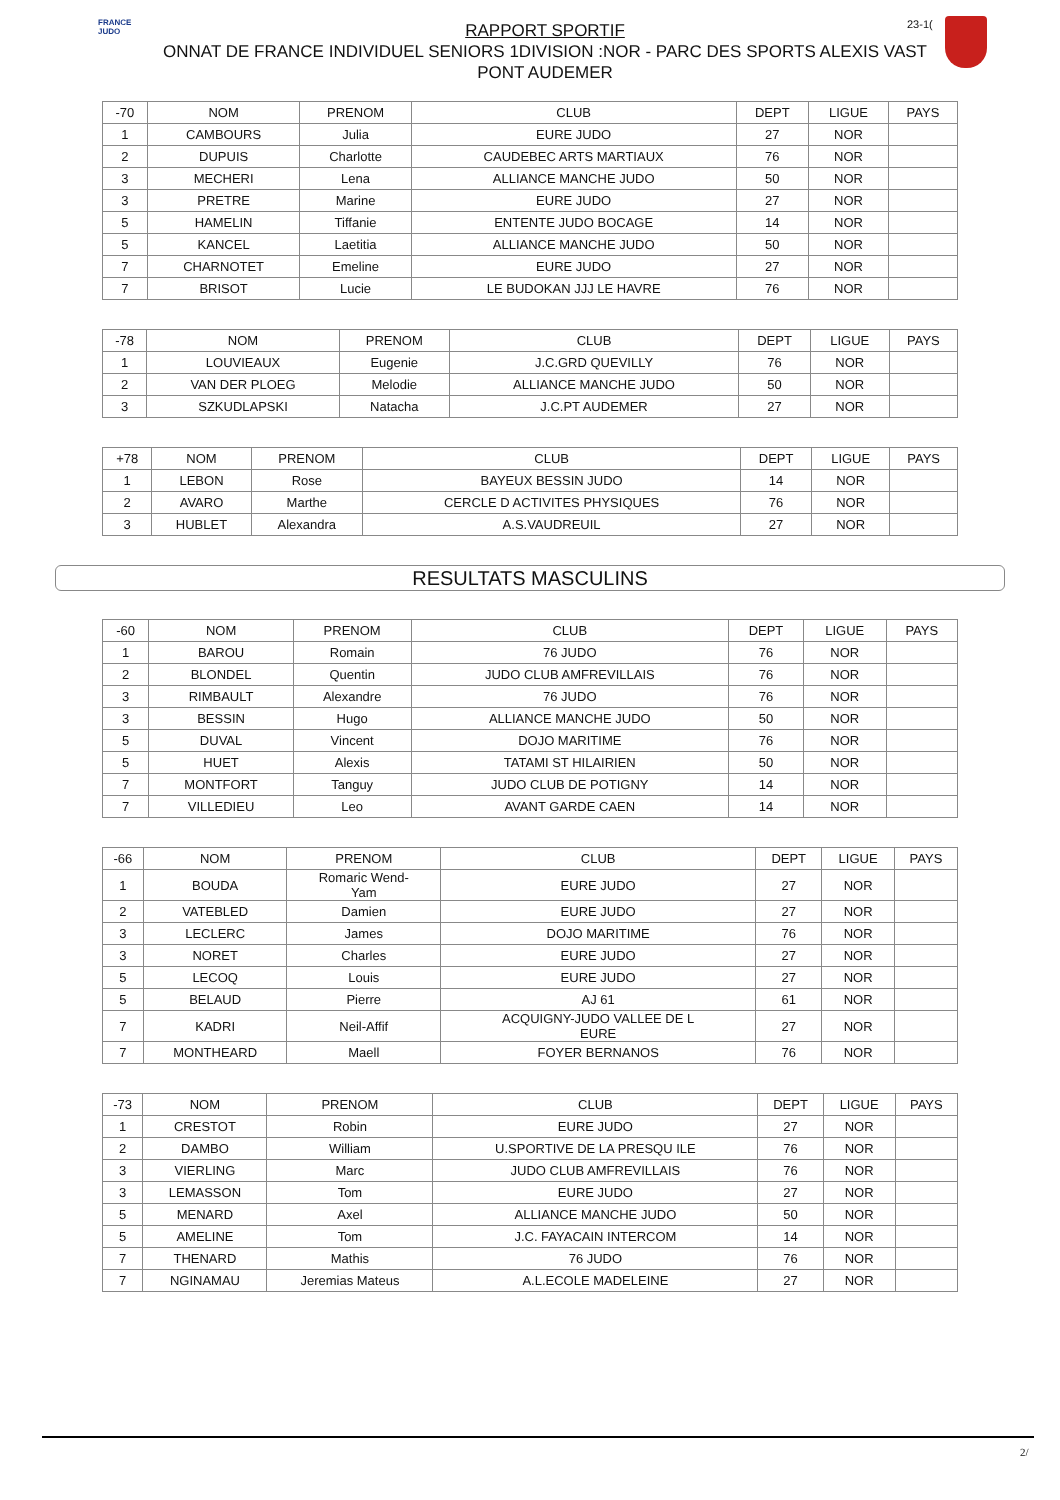FRANCE JUDO
23-1(
RAPPORT SPORTIF
ONNAT DE FRANCE INDIVIDUEL SENIORS 1DIVISION :NOR - PARC DES SPORTS ALEXIS VAST
PONT AUDEMER
| -70 | NOM | PRENOM | CLUB | DEPT | LIGUE | PAYS |
| --- | --- | --- | --- | --- | --- | --- |
| 1 | CAMBOURS | Julia | EURE JUDO | 27 | NOR | |
| 2 | DUPUIS | Charlotte | CAUDEBEC ARTS MARTIAUX | 76 | NOR | |
| 3 | MECHERI | Lena | ALLIANCE MANCHE JUDO | 50 | NOR | |
| 3 | PRETRE | Marine | EURE JUDO | 27 | NOR | |
| 5 | HAMELIN | Tiffanie | ENTENTE JUDO BOCAGE | 14 | NOR | |
| 5 | KANCEL | Laetitia | ALLIANCE MANCHE JUDO | 50 | NOR | |
| 7 | CHARNOTET | Emeline | EURE JUDO | 27 | NOR | |
| 7 | BRISOT | Lucie | LE BUDOKAN JJJ LE HAVRE | 76 | NOR | |
| -78 | NOM | PRENOM | CLUB | DEPT | LIGUE | PAYS |
| --- | --- | --- | --- | --- | --- | --- |
| 1 | LOUVIEAUX | Eugenie | J.C.GRD QUEVILLY | 76 | NOR | |
| 2 | VAN DER PLOEG | Melodie | ALLIANCE MANCHE JUDO | 50 | NOR | |
| 3 | SZKUDLAPSKI | Natacha | J.C.PT AUDEMER | 27 | NOR | |
| +78 | NOM | PRENOM | CLUB | DEPT | LIGUE | PAYS |
| --- | --- | --- | --- | --- | --- | --- |
| 1 | LEBON | Rose | BAYEUX BESSIN JUDO | 14 | NOR | |
| 2 | AVARO | Marthe | CERCLE D ACTIVITES PHYSIQUES | 76 | NOR | |
| 3 | HUBLET | Alexandra | A.S.VAUDREUIL | 27 | NOR | |
RESULTATS MASCULINS
| -60 | NOM | PRENOM | CLUB | DEPT | LIGUE | PAYS |
| --- | --- | --- | --- | --- | --- | --- |
| 1 | BAROU | Romain | 76 JUDO | 76 | NOR | |
| 2 | BLONDEL | Quentin | JUDO CLUB AMFREVILLAIS | 76 | NOR | |
| 3 | RIMBAULT | Alexandre | 76 JUDO | 76 | NOR | |
| 3 | BESSIN | Hugo | ALLIANCE MANCHE JUDO | 50 | NOR | |
| 5 | DUVAL | Vincent | DOJO MARITIME | 76 | NOR | |
| 5 | HUET | Alexis | TATAMI ST HILAIRIEN | 50 | NOR | |
| 7 | MONTFORT | Tanguy | JUDO CLUB DE POTIGNY | 14 | NOR | |
| 7 | VILLEDIEU | Leo | AVANT GARDE CAEN | 14 | NOR | |
| -66 | NOM | PRENOM | CLUB | DEPT | LIGUE | PAYS |
| --- | --- | --- | --- | --- | --- | --- |
| 1 | BOUDA | Romaric Wend- Yam | EURE JUDO | 27 | NOR | |
| 2 | VATEBLED | Damien | EURE JUDO | 27 | NOR | |
| 3 | LECLERC | James | DOJO MARITIME | 76 | NOR | |
| 3 | NORET | Charles | EURE JUDO | 27 | NOR | |
| 5 | LECOQ | Louis | EURE JUDO | 27 | NOR | |
| 5 | BELAUD | Pierre | AJ 61 | 61 | NOR | |
| 7 | KADRI | Neil-Affif | ACQUIGNY-JUDO VALLEE DE L EURE | 27 | NOR | |
| 7 | MONTHEARD | Maell | FOYER BERNANOS | 76 | NOR | |
| -73 | NOM | PRENOM | CLUB | DEPT | LIGUE | PAYS |
| --- | --- | --- | --- | --- | --- | --- |
| 1 | CRESTOT | Robin | EURE JUDO | 27 | NOR | |
| 2 | DAMBO | William | U.SPORTIVE DE LA PRESQU ILE | 76 | NOR | |
| 3 | VIERLING | Marc | JUDO CLUB AMFREVILLAIS | 76 | NOR | |
| 3 | LEMASSON | Tom | EURE JUDO | 27 | NOR | |
| 5 | MENARD | Axel | ALLIANCE MANCHE JUDO | 50 | NOR | |
| 5 | AMELINE | Tom | J.C. FAYACAIN INTERCOM | 14 | NOR | |
| 7 | THENARD | Mathis | 76 JUDO | 76 | NOR | |
| 7 | NGINAMAU | Jeremias Mateus | A.L.ECOLE MADELEINE | 27 | NOR | |
2/